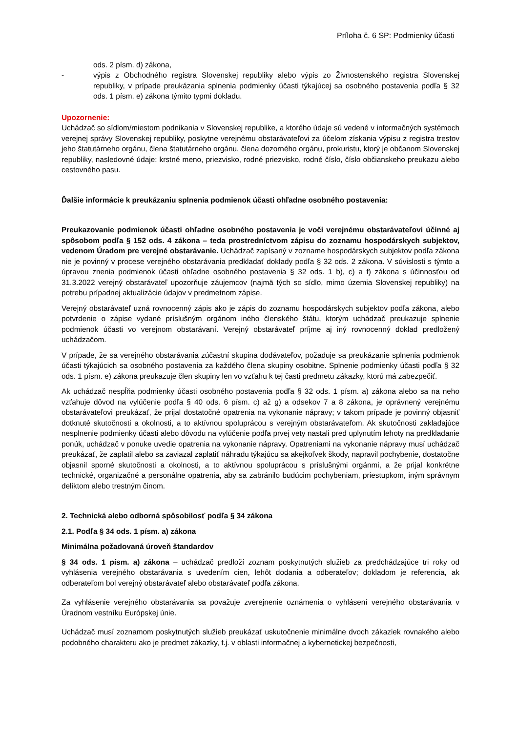Príloha č. 6 SP: Podmienky účasti
ods. 2 písm. d) zákona,
- výpis z Obchodného registra Slovenskej republiky alebo výpis zo Živnostenského registra Slovenskej republiky, v prípade preukázania splnenia podmienky účasti týkajúcej sa osobného postavenia podľa § 32 ods. 1 písm. e) zákona týmito typmi dokladu.
Upozornenie:
Uchádzač so sídlom/miestom podnikania v Slovenskej republike, a ktorého údaje sú vedené v informačných systémoch verejnej správy Slovenskej republiky, poskytne verejnému obstarávateľovi za účelom získania výpisu z registra trestov jeho štatutárneho orgánu, člena štatutárneho orgánu, člena dozorného orgánu, prokuristu, ktorý je občanom Slovenskej republiky, nasledovné údaje: krstné meno, priezvisko, rodné priezvisko, rodné číslo, číslo občianskeho preukazu alebo cestovného pasu.
Ďalšie informácie k preukázaniu splnenia podmienok účasti ohľadne osobného postavenia:
Preukazovanie podmienok účasti ohľadne osobného postavenia je voči verejnému obstarávateľovi účinné aj spôsobom podľa § 152 ods. 4 zákona – teda prostredníctvom zápisu do zoznamu hospodárskych subjektov, vedenom Úradom pre verejné obstarávanie. Uchádzač zapísaný v zozname hospodárskych subjektov podľa zákona nie je povinný v procese verejného obstarávania predkladať doklady podľa § 32 ods. 2 zákona. V súvislosti s týmto a úpravou znenia podmienok účasti ohľadne osobného postavenia § 32 ods. 1 b), c) a f) zákona s účinnosťou od 31.3.2022 verejný obstarávateľ upozorňuje záujemcov (najmä tých so sídlo, mimo územia Slovenskej republiky) na potrebu prípadnej aktualizácie údajov v predmetnom zápise.
Verejný obstarávateľ uzná rovnocenný zápis ako je zápis do zoznamu hospodárskych subjektov podľa zákona, alebo potvrdenie o zápise vydané príslušným orgánom iného členského štátu, ktorým uchádzač preukazuje splnenie podmienok účasti vo verejnom obstarávaní. Verejný obstarávateľ príjme aj iný rovnocenný doklad predložený uchádzačom.
V prípade, že sa verejného obstarávania zúčastní skupina dodávateľov, požaduje sa preukázanie splnenia podmienok účasti týkajúcich sa osobného postavenia za každého člena skupiny osobitne. Splnenie podmienky účasti podľa § 32 ods. 1 písm. e) zákona preukazuje člen skupiny len vo vzťahu k tej časti predmetu zákazky, ktorú má zabezpečiť.
Ak uchádzač nespĺňa podmienky účasti osobného postavenia podľa § 32 ods. 1 písm. a) zákona alebo sa na neho vzťahuje dôvod na vylúčenie podľa § 40 ods. 6 písm. c) až g) a odsekov 7 a 8 zákona, je oprávnený verejnému obstarávateľovi preukázať, že prijal dostatočné opatrenia na vykonanie nápravy; v takom prípade je povinný objasniť dotknuté skutočnosti a okolnosti, a to aktívnou spoluprácou s verejným obstarávateľom. Ak skutočnosti zakladajúce nesplnenie podmienky účasti alebo dôvodu na vylúčenie podľa prvej vety nastali pred uplynutím lehoty na predkladanie ponúk, uchádzač v ponuke uvedie opatrenia na vykonanie nápravy. Opatreniami na vykonanie nápravy musí uchádzač preukázať, že zaplatil alebo sa zaviazal zaplatiť náhradu týkajúcu sa akejkoľvek škody, napravil pochybenie, dostatočne objasnil sporné skutočnosti a okolnosti, a to aktívnou spoluprácou s príslušnými orgánmi, a že prijal konkrétne technické, organizačné a personálne opatrenia, aby sa zabránilo budúcim pochybeniam, priestupkom, iným správnym deliktom alebo trestným činom.
2. Technická alebo odborná spôsobilosť podľa § 34 zákona
2.1. Podľa § 34 ods. 1 písm. a) zákona
Minimálna požadovaná úroveň štandardov
§ 34 ods. 1 písm. a) zákona – uchádzač predloží zoznam poskytnutých služieb za predchádzajúce tri roky od vyhlásenia verejného obstarávania s uvedením cien, lehôt dodania a odberateľov; dokladom je referencia, ak odberateľom bol verejný obstarávateľ alebo obstarávateľ podľa zákona.
Za vyhlásenie verejného obstarávania sa považuje zverejnenie oznámenia o vyhlásení verejného obstarávania v Úradnom vestníku Európskej únie.
Uchádzač musí zoznamom poskytnutých služieb preukázať uskutočnenie minimálne dvoch zákaziek rovnakého alebo podobného charakteru ako je predmet zákazky, t.j. v oblasti informačnej a kybernetickej bezpečnosti,